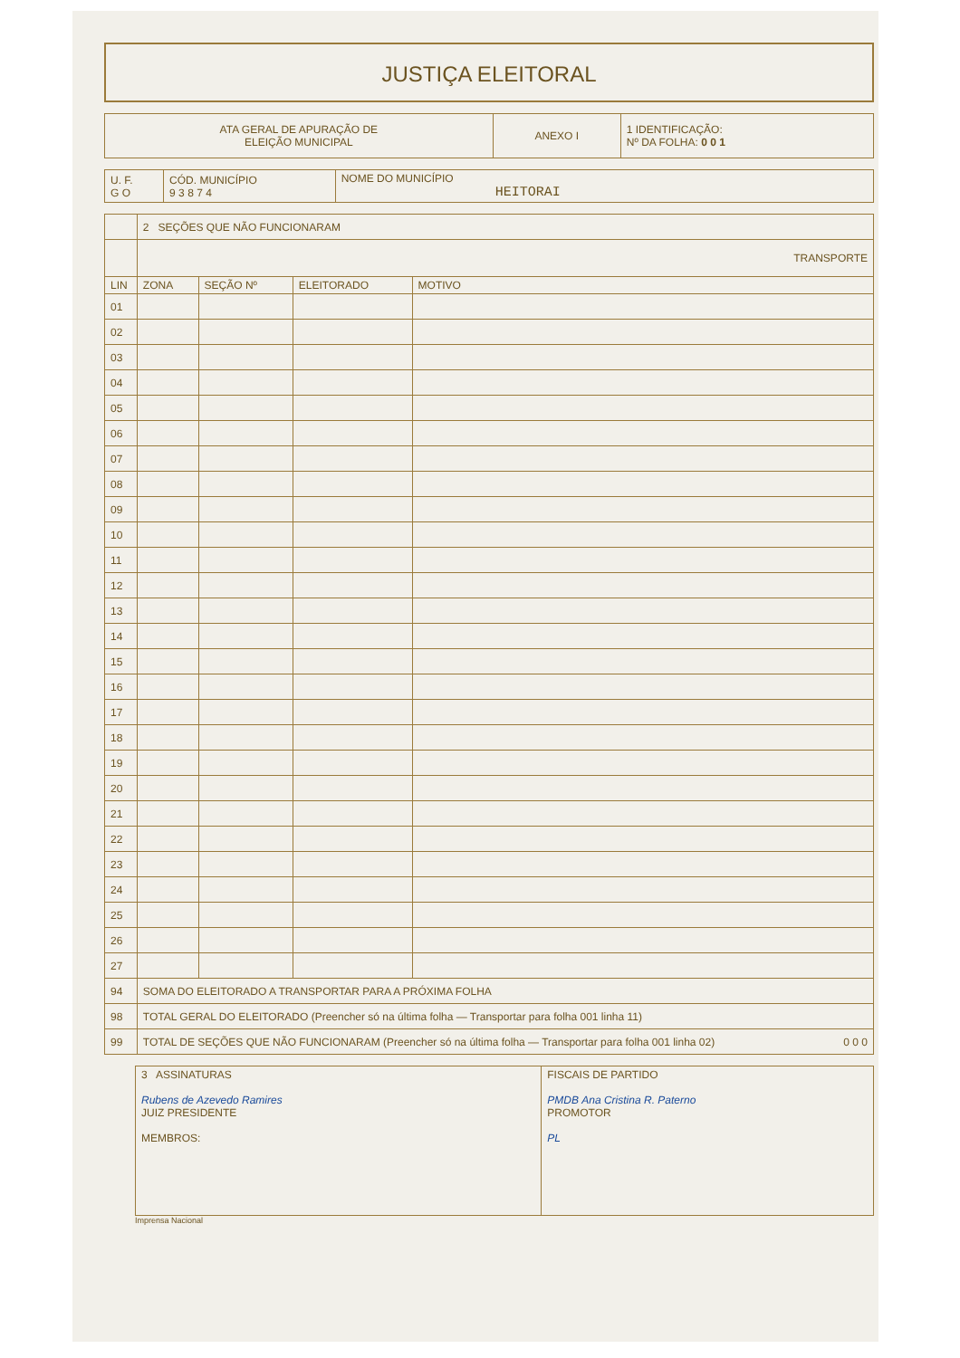JUSTIÇA ELEITORAL
| ATA GERAL DE APURAÇÃO DE ELEIÇÃO MUNICIPAL | ANEXO I | 1 IDENTIFICAÇÃO: Nº DA FOLHA: 0 0 1 |
| U. F. G O | CÓD. MUNICÍPIO 9 3 8 7 4 | NOME DO MUNICÍPIO HEITORAI |
| | 2 SEÇÕES QUE NÃO FUNCIONARAM | | | |
| | TRANSPORTE | | | |
| LIN | ZONA | SEÇÃO Nº | ELEITORADO | MOTIVO |
| 01 | | | | |
| 02 | | | | |
| 03 | | | | |
| 04 | | | | |
| 05 | | | | |
| 06 | | | | |
| 07 | | | | |
| 08 | | | | |
| 09 | | | | |
| 10 | | | | |
| 11 | | | | |
| 12 | | | | |
| 13 | | | | |
| 14 | | | | |
| 15 | | | | |
| 16 | | | | |
| 17 | | | | |
| 18 | | | | |
| 19 | | | | |
| 20 | | | | |
| 21 | | | | |
| 22 | | | | |
| 23 | | | | |
| 24 | | | | |
| 25 | | | | |
| 26 | | | | |
| 27 | | | | |
| 94 | SOMA DO ELEITORADO A TRANSPORTAR PARA A PRÓXIMA FOLHA | | | |
| 98 | TOTAL GERAL DO ELEITORADO (Preencher só na última folha — Transportar para folha 001 linha 11) | | | |
| 99 | TOTAL DE SEÇÕES QUE NÃO FUNCIONARAM (Preencher só na última folha — Transportar para folha 001 linha 02) 0 0 0 | | | |
| 3 ASSINATURAS Rubens de Azevedo Ramires JUIZ PRESIDENTE MEMBROS: | FISCAIS DE PARTIDO PMDB Ana Cristina R. Paterno PROMOTOR PL |
Imprensa Nacional